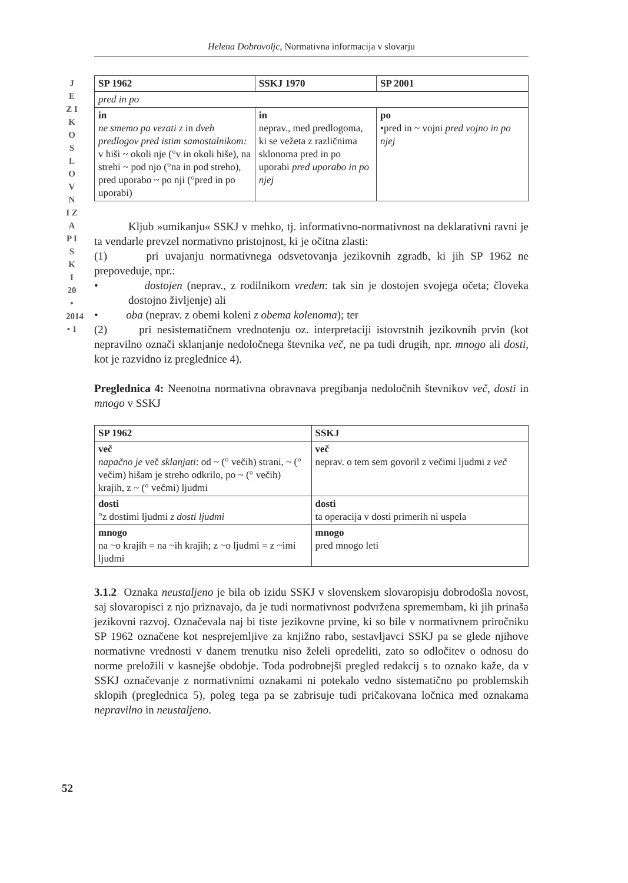Helena Dobrovoljc, Normativna informacija v slovarju
J E Z I K O S L O V N I Z A P I S K I 20 • 2014 • 1
| SP 1962 | SSKJ 1970 | SP 2001 |
| --- | --- | --- |
| pred in po | | |
| in ne smemo pa vezati z in dveh predlogov pred istim samostalnikom: v hiši ~ okoli nje (°v in okoli hiše), na strehi ~ pod njo (°na in pod streho), pred uporabo ~ po nji (°pred in po uporabi) | in neprav., med predlogoma, ki se vežeta z različnima sklonoma pred in po uporabi pred uporabo in po njej | po •pred in ~ vojni pred vojno in po njej |
Kljub »umikanju« SSKJ v mehko, tj. informativno-normativnost na deklarativni ravni je ta vendarle prevzel normativno pristojnost, ki je očitna zlasti:
(1) pri uvajanju normativnega odsvetovanja jezikovnih zgradb, ki jih SP 1962 ne prepoveduje, npr.:
• dostojen (neprav., z rodilnikom vreden: tak sin je dostojen svojega očeta; človeka dostojno življenje) ali
• oba (neprav. z obemi koleni z obema kolenoma); ter
(2) pri nesistematičnem vrednotenju oz. interpretaciji istovrstnih jezikovnih prvin (kot nepravilno označi sklanjanje nedoločnega števnika več, ne pa tudi drugih, npr. mnogo ali dosti, kot je razvidno iz preglednice 4).
Preglednica 4: Neenotna normativna obravnava pregibanja nedoločnih števnikov več, dosti in mnogo v SSKJ
| SP 1962 | SSKJ |
| --- | --- |
| več napačno je več sklanjati : od ~ (° večih) strani, ~ (° večim) hišam je streho odkrilo, po ~ (° večih) krajih, z ~ (° večmi) ljudmi | več neprav. o tem sem govoril z večimi ljudmi z več |
| dosti °z dostimi ljudmi z dosti ljudmi | dosti ta operacija v dosti primerih ni uspela |
| mnogo na ~o krajih = na ~ih krajih; z ~o ljudmi = z ~imi ljudmi | mnogo pred mnogo leti |
3.1.2 Oznaka neustaljeno je bila ob izidu SSKJ v slovenskem slovaropisju dobrodošla novost, saj slovaropisci z njo priznavajo, da je tudi normativnost podvržena spremembam, ki jih prinaša jezikovni razvoj. Označevala naj bi tiste jezikovne prvine, ki so bile v normativnem priročniku SP 1962 označene kot nesprejemljive za knjižno rabo, sestavljavci SSKJ pa se glede njihove normativne vrednosti v danem trenutku niso želeli opredeliti, zato so odločitev o odnosu do norme preložili v kasnejše obdobje. Toda podrobnejši pregled redakcij s to oznako kaže, da v SSKJ označevanje z normativnimi oznakami ni potekalo vedno sistematično po problemskih sklopih (preglednica 5), poleg tega pa se zabrisuje tudi pričakovana ločnica med oznakama nepravilno in neustaljeno.
52